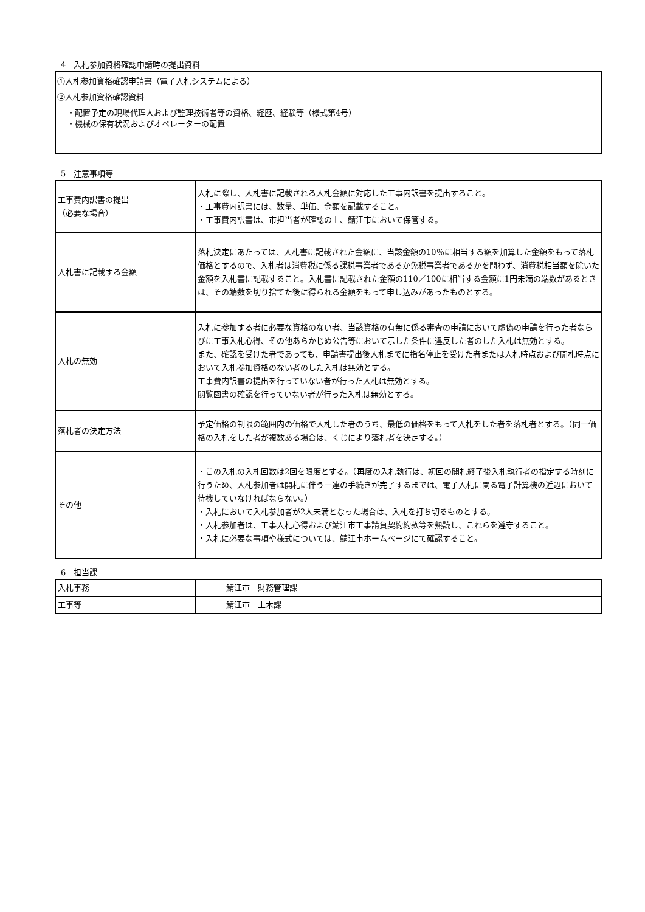4　入札参加資格確認申請時の提出資料
①入札参加資格確認申請書（電子入札システムによる）
②入札参加資格確認資料
・配置予定の現場代理人および監理技術者等の資格、経歴、経験等（様式第4号）
・機械の保有状況およびオペレーターの配置
5　注意事項等
| 工事費内訳書の提出 （必要な場合） | 入札に際し、入札書に記載される入札金額に対応した工事内訳書を提出すること。 ・工事費内訳書には、数量、単価、金額を記載すること。 ・工事費内訳書は、市担当者が確認の上、鯖江市において保管する。 |
| 入札書に記載する金額 | 落札決定にあたっては、入札書に記載された金額に、当該金額の10％に相当する額を加算した金額をもって落札価格とするので、入札者は消費税に係る課税事業者であるか免税事業者であるかを問わず、消費税相当額を除いた金額を入札書に記載すること。入札書に記載された金額の110／100に相当する金額に1円未満の端数があるときは、その端数を切り捨てた後に得られる金額をもって申し込みがあったものとする。 |
| 入札の無効 | 入札に参加する者に必要な資格のない者、当該資格の有無に係る審査の申請において虚偽の申請を行った者ならびに工事入札心得、その他あらかじめ公告等において示した条件に違反した者のした入札は無効とする。 また、確認を受けた者であっても、申請書提出後入札までに指名停止を受けた者または入札時点および開札時点において入札参加資格のない者のした入札は無効とする。 工事費内訳書の提出を行っていない者が行った入札は無効とする。 閲覧図書の確認を行っていない者が行った入札は無効とする。 |
| 落札者の決定方法 | 予定価格の制限の範囲内の価格で入札した者のうち、最低の価格をもって入札をした者を落札者とする。（同一価格の入札をした者が複数ある場合は、くじにより落札者を決定する。） |
| その他 | ・この入札の入札回数は2回を限度とする。（再度の入札執行は、初回の開札終了後入札執行者の指定する時刻に行うため、入札参加者は開札に伴う一連の手続きが完了するまでは、電子入札に関る電子計算機の近辺において待機していなければならない。） ・入札において入札参加者が2人未満となった場合は、入札を打ち切るものとする。 ・入札参加者は、工事入札心得および鯖江市工事請負契約約款等を熟読し、これらを遵守すること。 ・入札に必要な事項や様式については、鯖江市ホームページにて確認すること。 |
6　担当課
| 入札事務 | 鯖江市 財務管理課 |
| 工事等 | 鯖江市 土木課 |